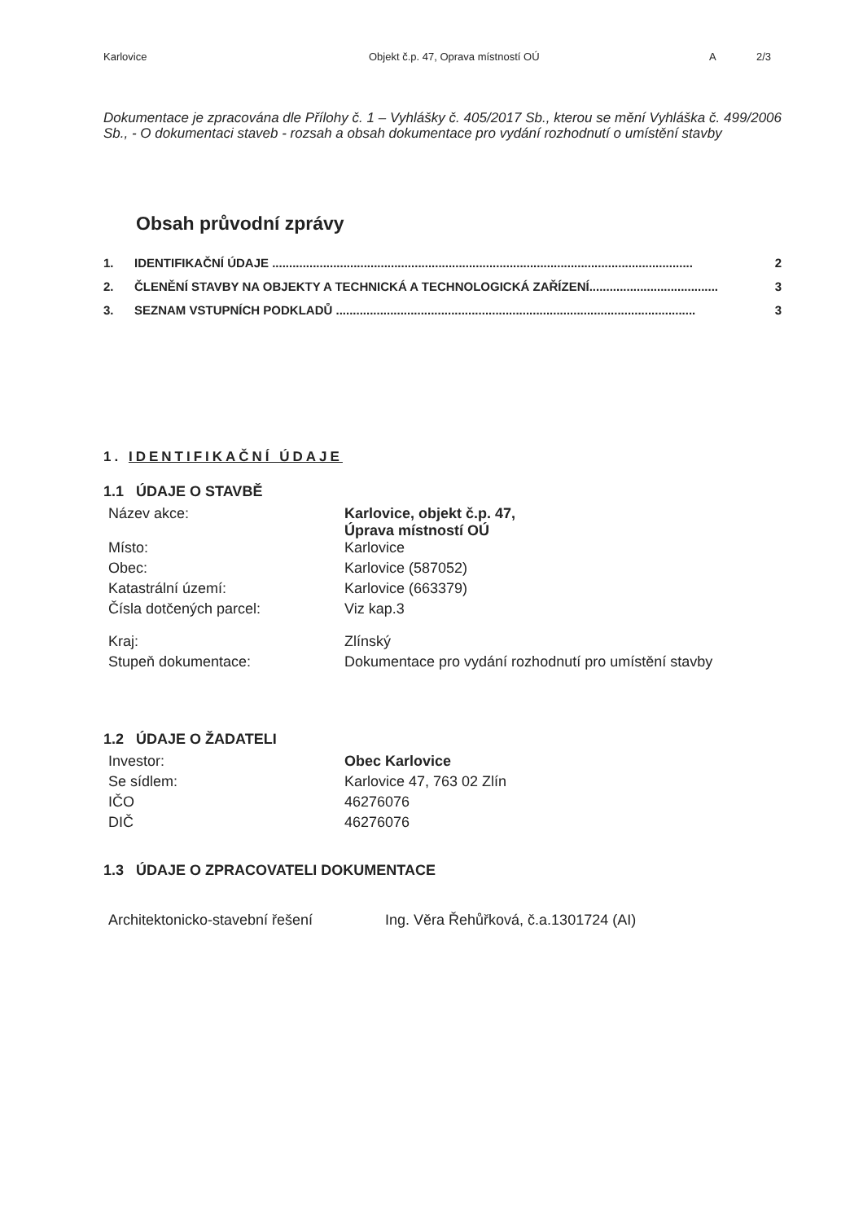Karlovice Objekt č.p. 47, Oprava místností OÚ A 2/3
Dokumentace je zpracována dle Přílohy č. 1 – Vyhlášky č. 405/2017 Sb., kterou se mění Vyhláška č. 499/2006 Sb., - O dokumentaci staveb - rozsah a obsah dokumentace pro vydání rozhodnutí o umístění stavby
Obsah průvodní zprávy
1. IDENTIFIKAČNÍ ÚDAJE ............................................................................................................................ 2
2. ČLENĚNÍ STAVBY NA OBJEKTY A TECHNICKÁ A TECHNOLOGICKÁ ZAŘÍZENÍ...................................... 3
3. SEZNAM VSTUPNÍCH PODKLADŮ .......................................................................................................... 3
1. IDENTIFIKAČNÍ ÚDAJE
1.1 ÚDAJE O STAVBĚ
| Název akce: | Karlovice, objekt č.p. 47, Úprava místností OÚ |
| Místo: | Karlovice |
| Obec: | Karlovice (587052) |
| Katastrální území: | Karlovice (663379) |
| Čísla dotčených parcel: | Viz kap.3 |
| Kraj: | Zlínský |
| Stupeň dokumentace: | Dokumentace pro vydání rozhodnutí pro umístění stavby |
1.2 ÚDAJE O ŽADATELI
| Investor: | Obec Karlovice |
| Se sídlem: | Karlovice 47, 763 02 Zlín |
| IČO | 46276076 |
| DIČ | 46276076 |
1.3 ÚDAJE O ZPRACOVATELI DOKUMENTACE
| Architektonicko-stavební řešení | Ing. Věra Řehůřková, č.a.1301724 (AI) |